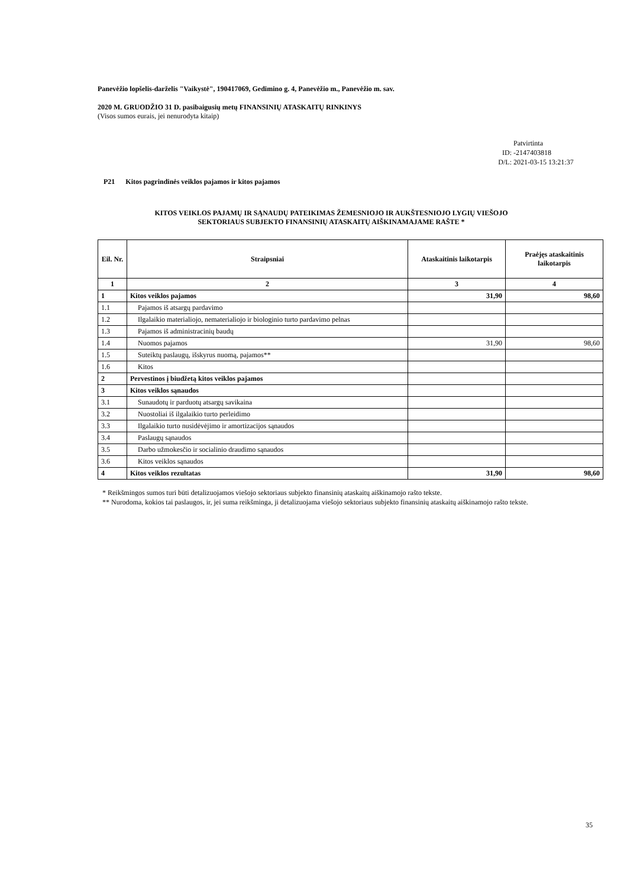Panevėžio lopšelis-darželis "Vaikystė", 190417069, Gedimino g. 4, Panevėžio m., Panevėžio m. sav.
2020 M. GRUODŽIO 31 D. pasibaigusių metų FINANSINIŲ ATASKAITŲ RINKINYS
(Visos sumos eurais, jei nenurodyta kitaip)
Patvirtinta
ID: -2147403818
D/L: 2021-03-15 13:21:37
P21 Kitos pagrindinės veiklos pajamos ir kitos pajamos
KITOS VEIKLOS PAJAMŲ IR SĄNAUDŲ PATEIKIMAS ŽEMESNIOJO IR AUKŠTESNIOJO LYGIŲ VIEŠOJO
SEKTORIAUS SUBJEKTO FINANSINIŲ ATASKAITŲ AIŠKINAMAJAME RAŠTE *
| Eil. Nr. | Straipsniai | Ataskaitinis laikotarpis | Praėjęs ataskaitinis laikotarpis |
| --- | --- | --- | --- |
| 1 | 2 | 3 | 4 |
| 1 | Kitos veiklos pajamos | 31,90 | 98,60 |
| 1.1 | Pajamos iš atsargų pardavimo | | |
| 1.2 | Ilgalaikio materialiojo, nematerialiojo ir biologinio turto pardavimo pelnas | | |
| 1.3 | Pajamos iš administracinių baudų | | |
| 1.4 | Nuomos pajamos | 31,90 | 98,60 |
| 1.5 | Suteiktų paslaugų, išskyrus nuomą, pajamos** | | |
| 1.6 | Kitos | | |
| 2 | Pervestinos į biudžetą kitos veiklos pajamos | | |
| 3 | Kitos veiklos sąnaudos | | |
| 3.1 | Sunaudotų ir parduotų atsargų savikaina | | |
| 3.2 | Nuostoliai iš ilgalaikio turto perleidimo | | |
| 3.3 | Ilgalaikio turto nusidėvėjimo ir amortizacijos sąnaudos | | |
| 3.4 | Paslaugų sąnaudos | | |
| 3.5 | Darbo užmokesčio ir socialinio draudimo sąnaudos | | |
| 3.6 | Kitos veiklos sąnaudos | | |
| 4 | Kitos veiklos rezultatas | 31,90 | 98,60 |
* Reikšmingos sumos turi būti detalizuojamos viešojo sektoriaus subjekto finansinių ataskaitų aiškinamojo rašto tekste.
** Nurodoma, kokios tai paslaugos, ir, jei suma reikšminga, ji detalizuojama viešojo sektoriaus subjekto finansinių ataskaitų aiškinamojo rašto tekste.
35